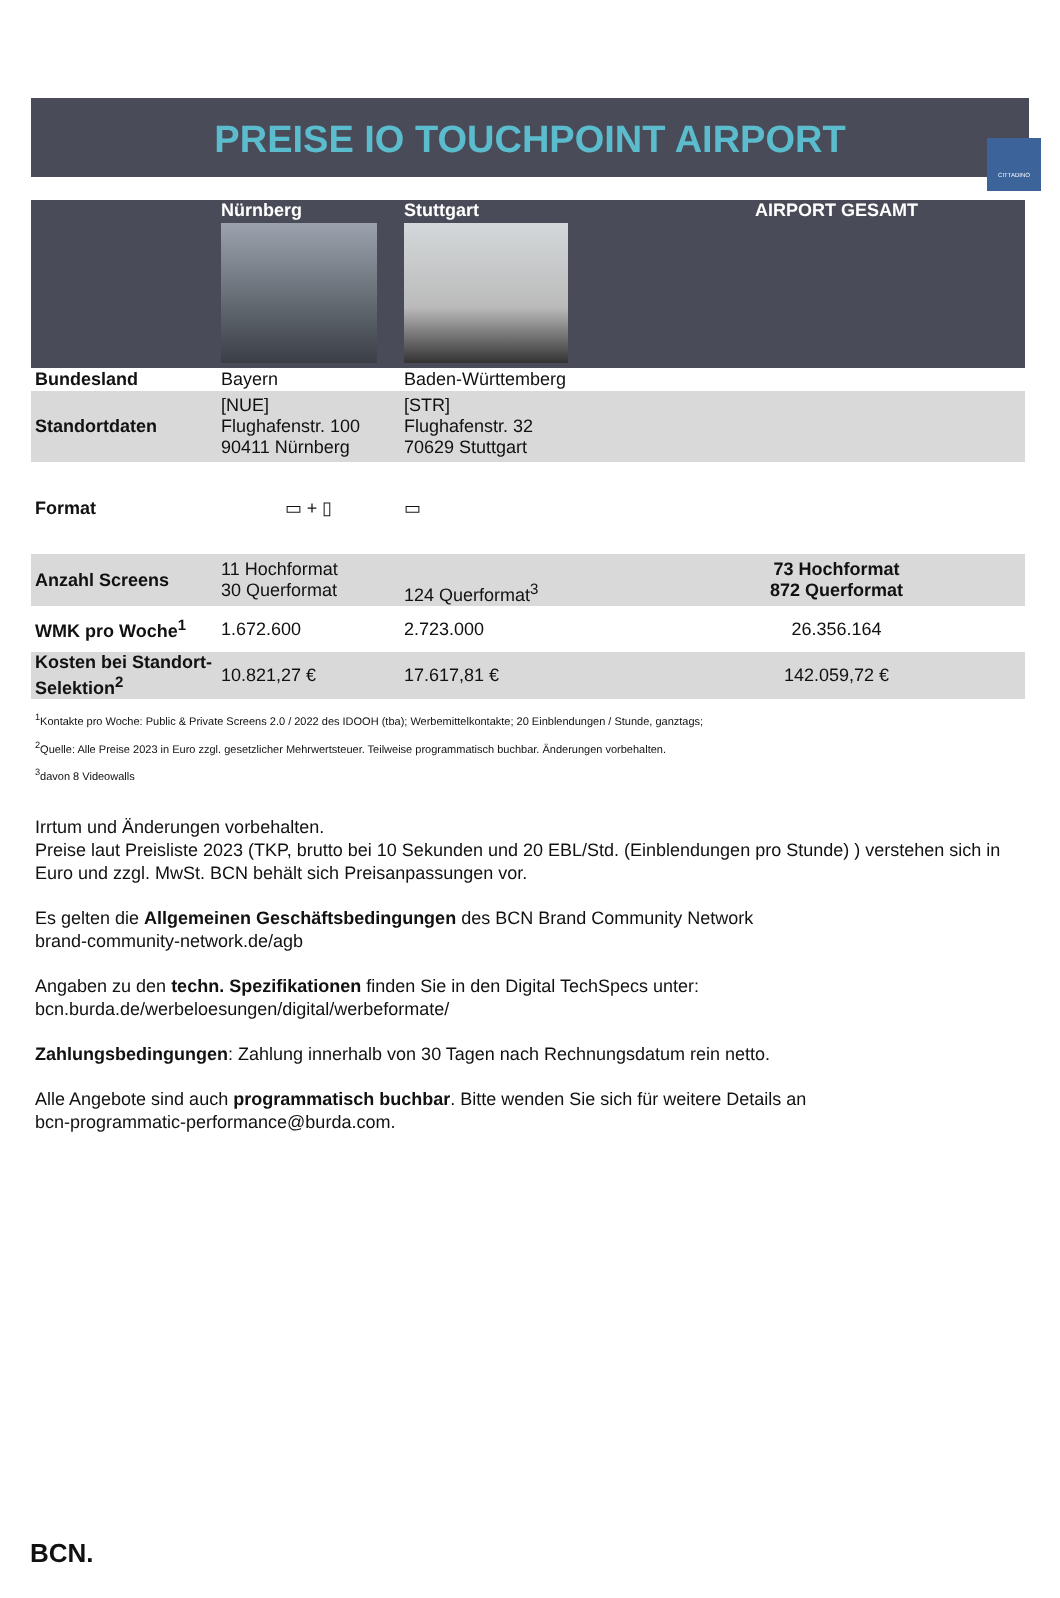CITTADINO
PREISE IO TOUCHPOINT AIRPORT
| | Nürnberg | Stuttgart | AIRPORT GESAMT |
| --- | --- | --- | --- |
| Bundesland | Bayern | Baden-Württemberg | |
| Standortdaten | [NUE] Flughafenstr. 100 90411 Nürnberg | [STR] Flughafenstr. 32 70629 Stuttgart | |
| Format | ▭ + ▯ | ▭ | |
| Anzahl Screens | 11 Hochformat 30 Querformat | 124 Querformat<sup>3</sup> | 73 Hochformat 872 Querformat |
| WMK pro Woche<sup>1</sup> | 1.672.600 | 2.723.000 | 26.356.164 |
| Kosten bei Standort-Selektion<sup>2</sup> | 10.821,27 € | 17.617,81 € | 142.059,72 € |
<sup>1</sup> Kontakte pro Woche: Public & Private Screens 2.0 / 2022 des IDOOH (tba); Werbemittelkontakte; 20 Einblendungen / Stunde, ganztags;
<sup>2</sup> Quelle: Alle Preise 2023 in Euro zzgl. gesetzlicher Mehrwertsteuer. Teilweise programmatisch buchbar. Änderungen vorbehalten.
<sup>3</sup> davon 8 Videowalls
Irrtum und Änderungen vorbehalten.
Preise laut Preisliste 2023 (TKP, brutto bei 10 Sekunden und 20 EBL/Std. (Einblendungen pro Stunde) ) verstehen sich in Euro und zzgl. MwSt. BCN behält sich Preisanpassungen vor.
Es gelten die Allgemeinen Geschäftsbedingungen des BCN Brand Community Network
brand-community-network.de/agb
Angaben zu den techn. Spezifikationen finden Sie in den Digital TechSpecs unter:
bcn.burda.de/werbeloesungen/digital/werbeformate/
Zahlungsbedingungen: Zahlung innerhalb von 30 Tagen nach Rechnungsdatum rein netto.
Alle Angebote sind auch programmatisch buchbar. Bitte wenden Sie sich für weitere Details an
bcn-programmatic-performance@burda.com.
BCN.